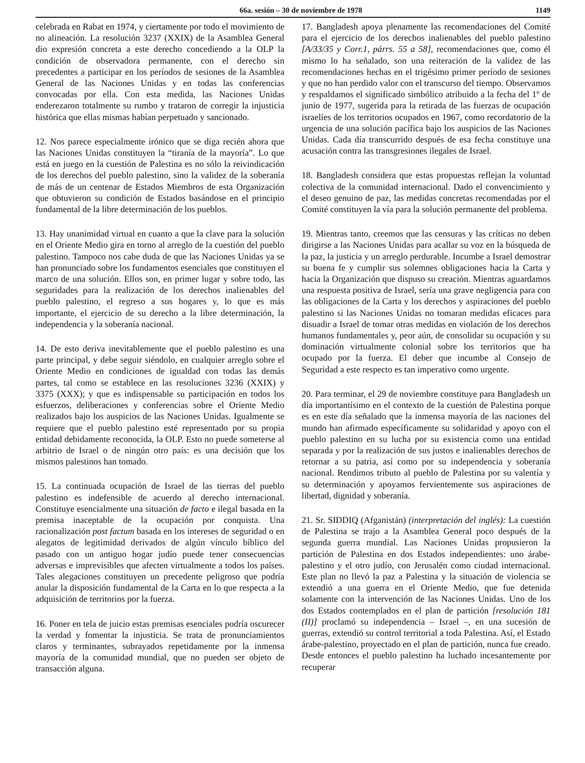66a. sesión – 30 de noviembre de 1978 1149
celebrada en Rabat en 1974, y ciertamente por todo el movimiento de no alineación. La resolución 3237 (XXIX) de la Asamblea General dio expresión concreta a este derecho concediendo a la OLP la condición de observadora permanente, con el derecho sin precedentes a participar en los períodos de sesiones de la Asamblea General de las Naciones Unidas y en todas las conferencias convocadas por ella. Con esta medida, las Naciones Unidas enderezaron totalmente su rumbo y trataron de corregir la injusticia histórica que ellas mismas habían perpetuado y sancionado.
12. Nos parece especialmente irónico que se diga recién ahora que las Naciones Unidas constituyen la “tiranía de la mayoría”. Lo que está en juego en la cuestión de Palestina es no sólo la reivindicación de los derechos del pueblo palestino, sino la validez de la soberanía de más de un centenar de Estados Miembros de esta Organización que obtuvieron su condición de Estados basándose en el principio fundamental de la libre determinación de los pueblos.
13. Hay unanimidad virtual en cuanto a que la clave para la solución en el Oriente Medio gira en torno al arreglo de la cuestión del pueblo palestino. Tampoco nos cabe duda de que las Naciones Unidas ya se han pronunciado sobre los fundamentos esenciales que constituyen el marco de una solución. Ellos son, en primer lugar y sobre todo, las seguridades para la realización de los derechos inalienables del pueblo palestino, el regreso a sus hogares y, lo que es más importante, el ejercicio de su derecho a la libre determinación, la independencia y la soberanía nacional.
14. De esto deriva inevitablemente que el pueblo palestino es una parte principal, y debe seguir siéndolo, en cualquier arreglo sobre el Oriente Medio en condiciones de igualdad con todas las demás partes, tal como se establece en las resoluciones 3236 (XXIX) y 3375 (XXX); y que es indispensable su participación en todos los esfuerzos, deliberaciones y conferencias sobre el Oriente Medio realizados bajo los auspicios de las Naciones Unidas. Igualmente se requiere que el pueblo palestino esté representado por su propia entidad debidamente reconocida, la OLP. Esto no puede someterse al arbitrio de Israel o de ningún otro país: es una decisión que los mismos palestinos han tomado.
15. La continuada ocupación de Israel de las tierras del pueblo palestino es indefensible de acuerdo al derecho internacional. Constituye esencialmente una situación de facto e ilegal basada en la premisa inaceptable de la ocupación por conquista. Una racionalización post factum basada en los intereses de seguridad o en alegatos de legitimidad derivados de algún vínculo bíblico del pasado con un antiguo hogar judío puede tener consecuencias adversas e imprevisibles que afecten virtualmente a todos los países. Tales alegaciones constituyen un precedente peligroso que podría anular la disposición fundamental de la Carta en lo que respecta a la adquisición de territorios por la fuerza.
16. Poner en tela de juicio estas premisas esenciales podría oscurecer la verdad y fomentar la injusticia. Se trata de pronunciamientos claros y terminantes, subrayados repetidamente por la inmensa mayoría de la comunidad mundial, que no pueden ser objeto de transacción alguna.
17. Bangladesh apoya plenamente las recomendaciones del Comité para el ejercicio de los derechos inalienables del pueblo palestino [A/33/35 y Corr.1, párrs. 55 a 58], recomendaciones que, como él mismo lo ha señalado, son una reiteración de la validez de las recomendaciones hechas en el trigésimo primer período de sesiones y que no han perdido valor con el transcurso del tiempo. Observamos y respaldamos el significado simbólico atribuido a la fecha del 1º de junio de 1977, sugerida para la retirada de las fuerzas de ocupación israelíes de los territorios ocupados en 1967, como recordatorio de la urgencia de una solución pacífica bajo los auspicios de las Naciones Unidas. Cada día transcurrido después de esa fecha constituye una acusación contra las transgresiones ilegales de Israel.
18. Bangladesh considera que estas propuestas reflejan la voluntad colectiva de la comunidad internacional. Dado el convencimiento y el deseo genuino de paz, las medidas concretas recomendadas por el Comité constituyen la vía para la solución permanente del problema.
19. Mientras tanto, creemos que las censuras y las críticas no deben dirigirse a las Naciones Unidas para acallar su voz en la búsqueda de la paz, la justicia y un arreglo perdurable. Incumbe a Israel demostrar su buena fe y cumplir sus solemnes obligaciones hacia la Carta y hacia la Organización que dispuso su creación. Mientras aguardamos una respuesta positiva de Israel, sería una grave negligencia para con las obligaciones de la Carta y los derechos y aspiraciones del pueblo palestino si las Naciones Unidas no tomaran medidas eficaces para disuadir a Israel de tomar otras medidas en violación de los derechos humanos fundamentales y, peor aún, de consolidar su ocupación y su dominación virtualmente colonial sobre los territorios que ha ocupado por la fuerza. El deber que incumbe al Consejo de Seguridad a este respecto es tan imperativo como urgente.
20. Para terminar, el 29 de noviembre constituye para Bangladesh un día importantísimo en el contexto de la cuestión de Palestina porque es en este día señalado que la inmensa mayoría de las naciones del mundo han afirmado específicamente su solidaridad y apoyo con el pueblo palestino en su lucha por su existencia como una entidad separada y por la realización de sus justos e inalienables derechos de retornar a su patria, así como por su independencia y soberanía nacional. Rendimos tributo al pueblo de Palestina por su valentía y su determinación y apoyamos fervientemente sus aspiraciones de libertad, dignidad y soberanía.
21. Sr. SIDDIQ (Afganistán) (interpretación del inglés): La cuestión de Palestina se trajo a la Asamblea General poco después de la segunda guerra mundial. Las Naciones Unidas propusieron la partición de Palestina en dos Estados independientes: uno árabe-palestino y el otro judío, con Jerusalén como ciudad internacional. Este plan no llevó la paz a Palestina y la situación de violencia se extendió a una guerra en el Oriente Medio, que fue detenida solamente con la intervención de las Naciones Unidas. Uno de los dos Estados contemplados en el plan de partición [resolución 181 (II)] proclamó su independencia – Israel –, en una sucesión de guerras, extendió su control territorial a toda Palestina. Así, el Estado árabe-palestino, proyectado en el plan de partición, nunca fue creado. Desde entonces el pueblo palestino ha luchado incesantemente por recuperar